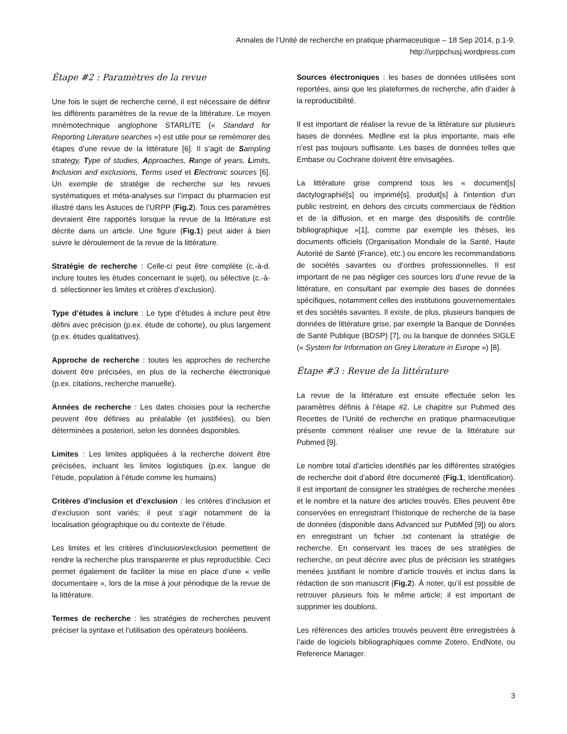Annales de l’Unité de recherche en pratique pharmaceutique – 18 Sep 2014, p.1-9.
http://urppchusj.wordpress.com
Étape #2 : Paramètres de la revue
Une fois le sujet de recherche cerné, il est nécessaire de définir les différents paramètres de la revue de la littérature. Le moyen mnémotechnique anglophone STARLITE (« Standard for Reporting Literature searches ») est utile pour se remémorer des étapes d’une revue de la littérature [6]. Il s’agit de Sampling strategy, Type of studies, Approaches, Range of years, Limits, Inclusion and exclusions, Terms used et Electronic sources [6]. Un exemple de stratégie de recherche sur les revues systématiques et méta-analyses sur l’impact du pharmacien est illustré dans les Astuces de l’URPP (Fig.2). Tous ces paramètres devraient être rapportés lorsque la revue de la littérature est décrite dans un article. Une figure (Fig.1) peut aider à bien suivre le déroulement de la revue de la littérature.
Stratégie de recherche : Celle-ci peut être complète (c.-à-d. inclure toutes les études concernant le sujet), ou sélective (c.-à-d. sélectionner les limites et critères d’exclusion).
Type d’études à inclure : Le type d’études à inclure peut être défini avec précision (p.ex. étude de cohorte), ou plus largement (p.ex. études qualitatives).
Approche de recherche : toutes les approches de recherche doivent être précisées, en plus de la recherche électronique (p.ex. citations, recherche manuelle).
Années de recherche : Les dates choisies pour la recherche peuvent être définies au préalable (et justifiées), ou bien déterminées a posteriori, selon les données disponibles.
Limites : Les limites appliquées à la recherche doivent être précisées, incluant les limites logistiques (p.ex. langue de l’étude, population à l’étude comme les humains)
Critères d’inclusion et d’exclusion : les critères d’inclusion et d’exclusion sont variés; il peut s’agir notamment de la localisation géographique ou du contexte de l’étude.
Les limites et les critères d’inclusion/exclusion permettent de rendre la recherche plus transparente et plus reproductible. Ceci permet également de faciliter la mise en place d’une « veille documentaire », lors de la mise à jour périodique de la revue de la littérature.
Termes de recherche : les stratégies de recherches peuvent préciser la syntaxe et l’utilisation des opérateurs booléens.
Sources électroniques : les bases de données utilisées sont reportées, ainsi que les plateformes de recherche, afin d’aider à la reproductibilité.
Il est important de réaliser la revue de la littérature sur plusieurs bases de données. Medline est la plus importante, mais elle n’est pas toujours suffisante. Les bases de données telles que Embase ou Cochrane doivent être envisagées.
La littérature grise comprend tous les « document[s] dactylographié[s] ou imprimé[s], produit[s] à l'intention d'un public restreint, en dehors des circuits commerciaux de l'édition et de la diffusion, et en marge des dispositifs de contrôle bibliographique »[1], comme par exemple les thèses, les documents officiels (Organisation Mondiale de la Santé, Haute Autorité de Santé (France), etc.) ou encore les recommandations de sociétés savantes ou d’ordres professionnelles. Il est important de ne pas négliger ces sources lors d’une revue de la littérature, en consultant par exemple des bases de données spécifiques, notamment celles des institutions gouvernementales et des sociétés savantes. Il existe, de plus, plusieurs banques de données de littérature grise, par exemple la Banque de Données de Santé Publique (BDSP) [7], ou la banque de données SIGLE (« System for Information on Grey Literature in Europe ») [8].
Étape #3 : Revue de la littérature
La revue de la littérature est ensuite effectuée selon les paramètres définis à l’étape #2. Le chapitre sur Pubmed des Recettes de l’Unité de recherche en pratique pharmaceutique présente comment réaliser une revue de la littérature sur Pubmed [9].
Le nombre total d’articles identifiés par les différentes stratégies de recherche doit d’abord être documenté (Fig.1, Identification). Il est important de consigner les stratégies de recherche menées et le nombre et la nature des articles trouvés. Elles peuvent être conservées en enregistrant l’historique de recherche de la base de données (disponible dans Advanced sur PubMed [9]) ou alors en enregistrant un fichier .txt contenant la stratégie de recherche. En conservant les traces de ses stratégies de recherche, on peut décrire avec plus de précision les stratégies menées justifiant le nombre d’article trouvés et inclus dans la rédaction de son manuscrit (Fig.2). À noter, qu’il est possible de retrouver plusieurs fois le même article; il est important de supprimer les doublons.
Les références des articles trouvés peuvent être enregistrées à l’aide de logiciels bibliographiques comme Zotero, EndNote, ou Reference Manager.
3